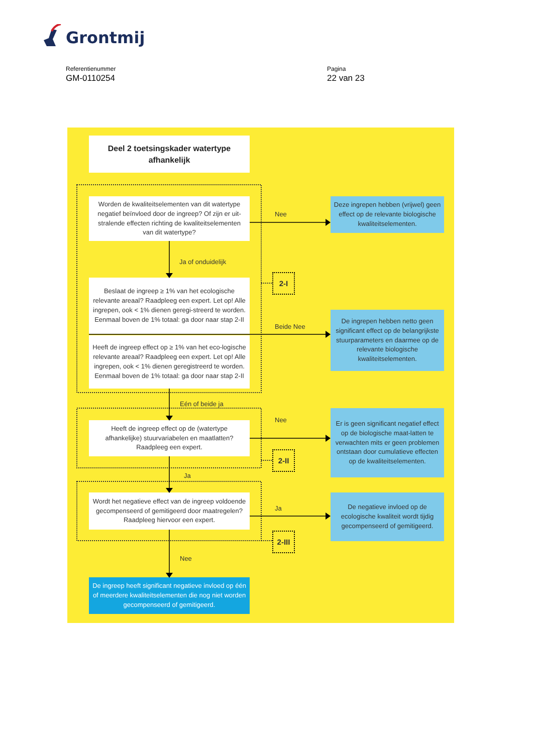Grontmij
Referentienummer
GM-0110254
Pagina
22 van 23
Deel 2 toetsingskader watertype afhankelijk
Worden de kwaliteitselementen van dit watertype negatief beïnvloed door de ingreep? Of zijn er uit-stralende effecten richting de kwaliteitselementen van dit watertype?
Nee
Deze ingrepen hebben (vrijwel) geen effect op de relevante biologische kwaliteitselementen.
Ja of onduidelijk
2-I
Beslaat de ingreep ≥ 1% van het ecologische relevante areaal? Raadpleeg een expert. Let op! Alle ingrepen, ook < 1% dienen geregi-streerd te worden. Eenmaal boven de 1% totaal: ga door naar stap 2-II
Heeft de ingreep effect op ≥ 1% van het eco-logische relevante areaal? Raadpleeg een expert. Let op! Alle ingrepen, ook < 1% dienen geregistreerd te worden. Eenmaal boven de 1% totaal: ga door naar stap 2-II
Beide Nee
De ingrepen hebben netto geen significant effect op de belangrijkste stuurparameters en daarmee op de relevante biologische kwaliteitselementen.
Eén of beide ja
Nee
Heeft de ingreep effect op de (watertype afhankelijke) stuurvariabelen en maatlatten? Raadpleeg een expert.
Er is geen significant negatief effect op de biologische maat-latten te verwachten mits er geen problemen ontstaan door cumulatieve effecten op de kwaliteitselementen.
2-II
Ja
Wordt het negatieve effect van de ingreep voldoende gecompenseerd of gemitigeerd door maatregelen? Raadpleeg hiervoor een expert.
Ja
De negatieve invloed op de ecologische kwaliteit wordt tijdig gecompenseerd of gemitigeerd.
2-III
Nee
De ingreep heeft significant negatieve invloed op één of meerdere kwaliteitselementen die nog niet worden gecompenseerd of gemitigeerd.